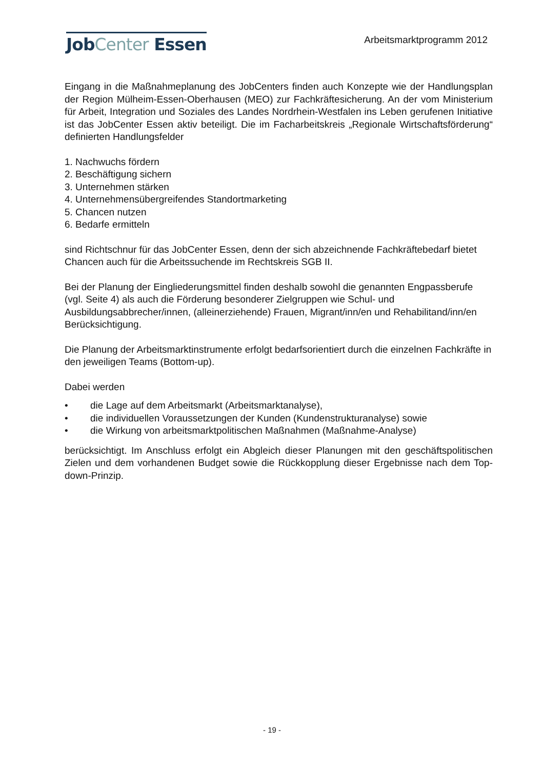JobCenter Essen
Arbeitsmarktprogramm 2012
Eingang in die Maßnahmeplanung des JobCenters finden auch Konzepte wie der Handlungsplan der Region Mülheim-Essen-Oberhausen (MEO) zur Fachkräftesicherung. An der vom Ministerium für Arbeit, Integration und Soziales des Landes Nordrhein-Westfalen ins Leben gerufenen Initiative ist das JobCenter Essen aktiv beteiligt. Die im Facharbeitskreis „Regionale Wirtschaftsförderung“ definierten Handlungsfelder
1. Nachwuchs fördern
2. Beschäftigung sichern
3. Unternehmen stärken
4. Unternehmensübergreifendes Standortmarketing
5. Chancen nutzen
6. Bedarfe ermitteln
sind Richtschnur für das JobCenter Essen, denn der sich abzeichnende Fachkräftebedarf bietet Chancen auch für die Arbeitssuchende im Rechtskreis SGB II.
Bei der Planung der Eingliederungsmittel finden deshalb sowohl die genannten Engpassberufe (vgl. Seite 4) als auch die Förderung besonderer Zielgruppen wie Schul- und Ausbildungsabbrecher/innen, (alleinerziehende) Frauen, Migrant/inn/en und Rehabilitand/inn/en Berücksichtigung.
Die Planung der Arbeitsmarktinstrumente erfolgt bedarfsorientiert durch die einzelnen Fachkräfte in den jeweiligen Teams (Bottom-up).
Dabei werden
• die Lage auf dem Arbeitsmarkt (Arbeitsmarktanalyse),
• die individuellen Voraussetzungen der Kunden (Kundenstrukturanalyse) sowie
• die Wirkung von arbeitsmarktpolitischen Maßnahmen (Maßnahme-Analyse)
berücksichtigt. Im Anschluss erfolgt ein Abgleich dieser Planungen mit den geschäftspolitischen Zielen und dem vorhandenen Budget sowie die Rückkopplung dieser Ergebnisse nach dem Top-down-Prinzip.
- 19 -